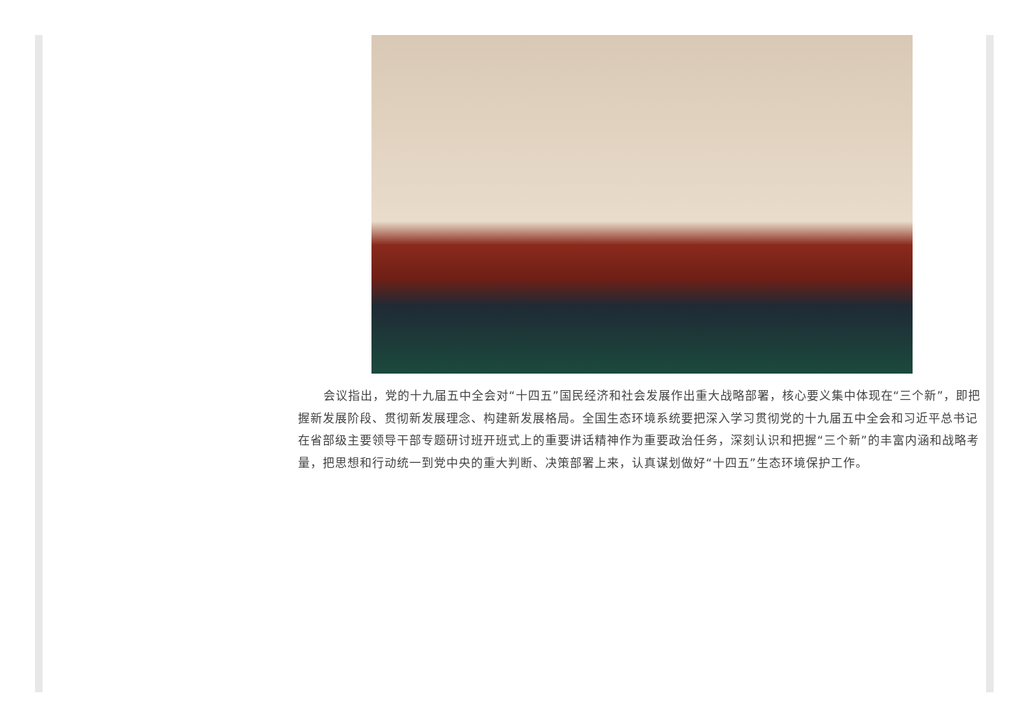会议指出，党的十九届五中全会对“十四五”国民经济和社会发展作出重大战略部署，核心要义集中体现在“三个新”，即把握新发展阶段、贯彻新发展理念、构建新发展格局。全国生态环境系统要把深入学习贯彻党的十九届五中全会和习近平总书记在省部级主要领导干部专题研讨班开班式上的重要讲话精神作为重要政治任务，深刻认识和把握“三个新”的丰富内涵和战略考量，把思想和行动统一到党中央的重大判断、决策部署上来，认真谋划做好“十四五”生态环境保护工作。